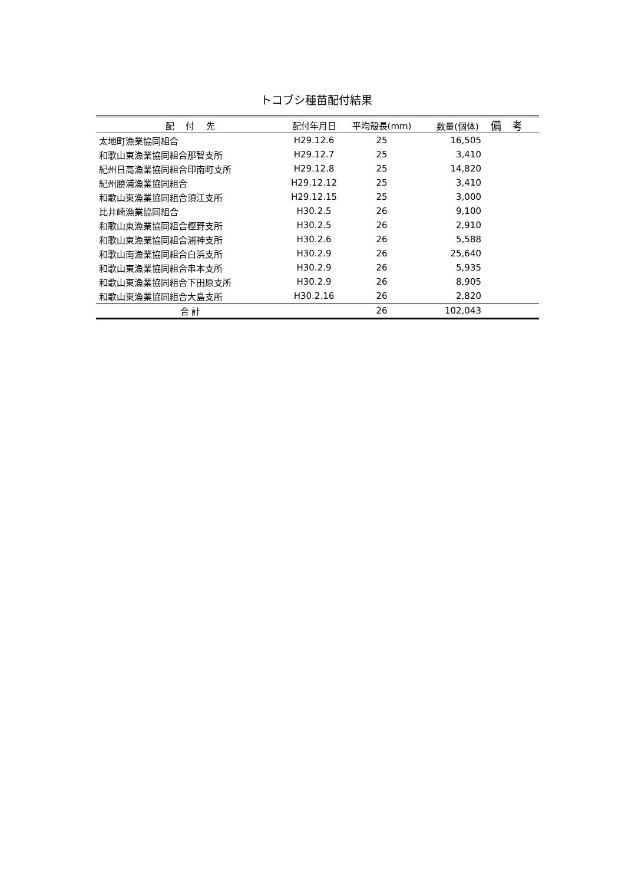トコブシ種苗配付結果
| 配 付 先 | 配付年月日 | 平均殻長(mm) | 数量(個体) 備 考 |
| --- | --- | --- | --- |
| 太地町漁業協同組合 | H29.12.6 | 25 | 16,505 |
| 和歌山東漁業協同組合那智支所 | H29.12.7 | 25 | 3,410 |
| 紀州日高漁業協同組合印南町支所 | H29.12.8 | 25 | 14,820 |
| 紀州勝浦漁業協同組合 | H29.12.12 | 25 | 3,410 |
| 和歌山東漁業協同組合須江支所 | H29.12.15 | 25 | 3,000 |
| 比井崎漁業協同組合 | H30.2.5 | 26 | 9,100 |
| 和歌山東漁業協同組合樫野支所 | H30.2.5 | 26 | 2,910 |
| 和歌山東漁業協同組合浦神支所 | H30.2.6 | 26 | 5,588 |
| 和歌山南漁業協同組合白浜支所 | H30.2.9 | 26 | 25,640 |
| 和歌山東漁業協同組合串本支所 | H30.2.9 | 26 | 5,935 |
| 和歌山東漁業協同組合下田原支所 | H30.2.9 | 26 | 8,905 |
| 和歌山東漁業協同組合大島支所 | H30.2.16 | 26 | 2,820 |
| 合 計 | | 26 | 102,043 |